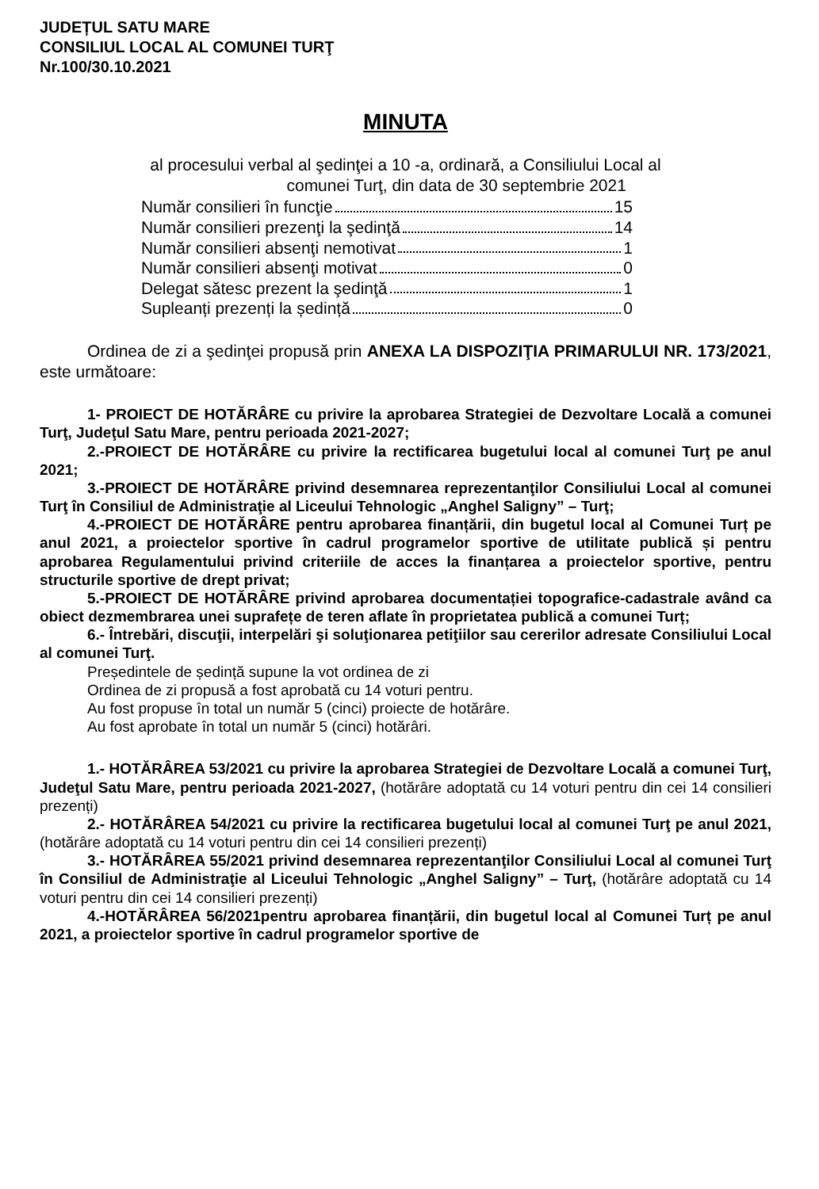JUDEȚUL SATU MARE
CONSILIUL LOCAL AL COMUNEI TURŢ
Nr.100/30.10.2021
MINUTA
al procesului verbal al şedinţei a 10 -a, ordinară, a Consiliului Local al
comunei Turţ, din data de 30 septembrie 2021
Număr consilieri în funcţie 15
Număr consilieri prezenţi la şedinţă 14
Număr consilieri absenţi nemotivat 1
Număr consilieri absenţi motivat 0
Delegat sătesc prezent la şedinţă 1
Supleanți prezenți la ședință 0
Ordinea de zi a şedinţei propusă prin ANEXA LA DISPOZIŢIA PRIMARULUI NR. 173/2021, este următoare:
1- PROIECT DE HOTĂRÂRE cu privire la aprobarea Strategiei de Dezvoltare Locală a comunei Turţ, Judeţul Satu Mare, pentru perioada 2021-2027;
2.-PROIECT DE HOTĂRÂRE cu privire la rectificarea bugetului local al comunei Turţ pe anul 2021;
3.-PROIECT DE HOTĂRÂRE privind desemnarea reprezentanţilor Consiliului Local al comunei Turţ în Consiliul de Administraţie al Liceului Tehnologic „Anghel Saligny” – Turţ;
4.-PROIECT DE HOTĂRÂRE pentru aprobarea finanțării, din bugetul local al Comunei Turț pe anul 2021, a proiectelor sportive în cadrul programelor sportive de utilitate publică și pentru aprobarea Regulamentului privind criteriile de acces la finanțarea a proiectelor sportive, pentru structurile sportive de drept privat;
5.-PROIECT DE HOTĂRÂRE privind aprobarea documentației topografice-cadastrale având ca obiect dezmembrarea unei suprafețe de teren aflate în proprietatea publică a comunei Turț;
6.- Întrebări, discuţii, interpelări şi soluţionarea petiţiilor sau cererilor adresate Consiliului Local al comunei Turţ.
Președintele de ședință supune la vot ordinea de zi
Ordinea de zi propusă a fost aprobată cu 14 voturi pentru.
Au fost propuse în total un număr 5 (cinci) proiecte de hotărâre.
Au fost aprobate în total un număr 5 (cinci) hotărâri.
1.- HOTĂRÂREA 53/2021 cu privire la aprobarea Strategiei de Dezvoltare Locală a comunei Turţ, Judeţul Satu Mare, pentru perioada 2021-2027, (hotărâre adoptată cu 14 voturi pentru din cei 14 consilieri prezenți)
2.- HOTĂRÂREA 54/2021 cu privire la rectificarea bugetului local al comunei Turţ pe anul 2021, (hotărâre adoptată cu 14 voturi pentru din cei 14 consilieri prezenți)
3.- HOTĂRÂREA 55/2021 privind desemnarea reprezentanţilor Consiliului Local al comunei Turţ în Consiliul de Administraţie al Liceului Tehnologic „Anghel Saligny” – Turţ, (hotărâre adoptată cu 14 voturi pentru din cei 14 consilieri prezenți)
4.-HOTĂRÂREA 56/2021pentru aprobarea finanțării, din bugetul local al Comunei Turț pe anul 2021, a proiectelor sportive în cadrul programelor sportive de